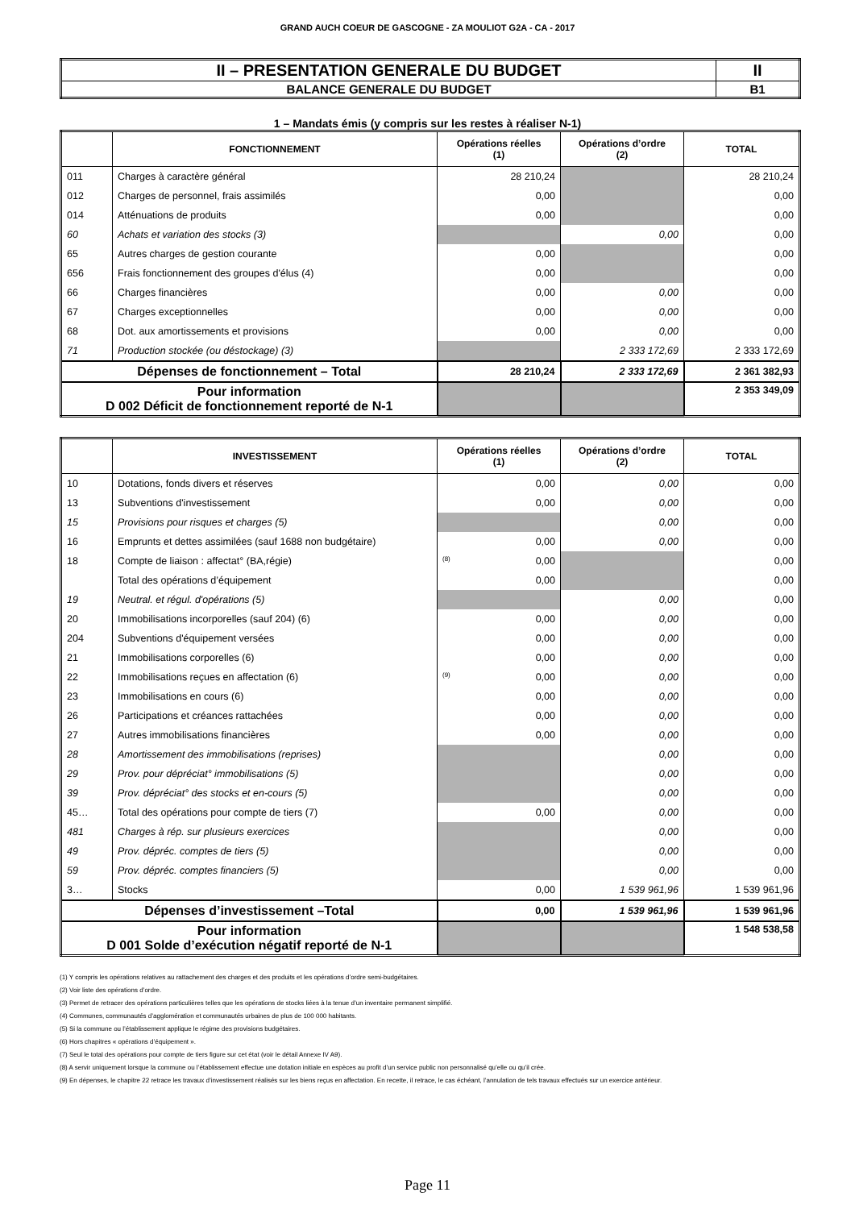GRAND AUCH COEUR DE GASCOGNE - ZA MOULIOT G2A - CA - 2017
| II – PRESENTATION GENERALE DU BUDGET | II |
| BALANCE GENERALE DU BUDGET | B1 |
1 – Mandats émis (y compris sur les restes à réaliser N-1)
| | FONCTIONNEMENT | Opérations réelles (1) | Opérations d’ordre (2) | TOTAL |
| --- | --- | --- | --- | --- |
| 011 | Charges à caractère général | 28 210,24 | | 28 210,24 |
| 012 | Charges de personnel, frais assimilés | 0,00 | | 0,00 |
| 014 | Atténuations de produits | 0,00 | | 0,00 |
| 60 | Achats et variation des stocks (3) | | 0,00 | 0,00 |
| 65 | Autres charges de gestion courante | 0,00 | | 0,00 |
| 656 | Frais fonctionnement des groupes d'élus (4) | 0,00 | | 0,00 |
| 66 | Charges financières | 0,00 | 0,00 | 0,00 |
| 67 | Charges exceptionnelles | 0,00 | 0,00 | 0,00 |
| 68 | Dot. aux amortissements et provisions | 0,00 | 0,00 | 0,00 |
| 71 | Production stockée (ou déstockage) (3) | | 2 333 172,69 | 2 333 172,69 |
| Dépenses de fonctionnement – Total | | 28 210,24 | 2 333 172,69 | 2 361 382,93 |
| Pour information D 002 Déficit de fonctionnement reporté de N-1 | | | | 2 353 349,09 |
| | INVESTISSEMENT | Opérations réelles (1) | Opérations d’ordre (2) | TOTAL |
| --- | --- | --- | --- | --- |
| 10 | Dotations, fonds divers et réserves | 0,00 | 0,00 | 0,00 |
| 13 | Subventions d'investissement | 0,00 | 0,00 | 0,00 |
| 15 | Provisions pour risques et charges (5) | | 0,00 | 0,00 |
| 16 | Emprunts et dettes assimilées (sauf 1688 non budgétaire) | 0,00 | 0,00 | 0,00 |
| 18 | Compte de liaison : affectat° (BA,régie) | (8) 0,00 | | 0,00 |
| | Total des opérations d’équipement | 0,00 | | 0,00 |
| 19 | Neutral. et régul. d'opérations (5) | | 0,00 | 0,00 |
| 20 | Immobilisations incorporelles (sauf 204) (6) | 0,00 | 0,00 | 0,00 |
| 204 | Subventions d'équipement versées | 0,00 | 0,00 | 0,00 |
| 21 | Immobilisations corporelles (6) | 0,00 | 0,00 | 0,00 |
| 22 | Immobilisations reçues en affectation (6) | (9) 0,00 | 0,00 | 0,00 |
| 23 | Immobilisations en cours (6) | 0,00 | 0,00 | 0,00 |
| 26 | Participations et créances rattachées | 0,00 | 0,00 | 0,00 |
| 27 | Autres immobilisations financières | 0,00 | 0,00 | 0,00 |
| 28 | Amortissement des immobilisations (reprises) | | 0,00 | 0,00 |
| 29 | Prov. pour dépréciat° immobilisations (5) | | 0,00 | 0,00 |
| 39 | Prov. dépréciat° des stocks et en-cours (5) | | 0,00 | 0,00 |
| 45… | Total des opérations pour compte de tiers (7) | 0,00 | 0,00 | 0,00 |
| 481 | Charges à rép. sur plusieurs exercices | | 0,00 | 0,00 |
| 49 | Prov. dépréc. comptes de tiers (5) | | 0,00 | 0,00 |
| 59 | Prov. dépréc. comptes financiers (5) | | 0,00 | 0,00 |
| 3… | Stocks | 0,00 | 1 539 961,96 | 1 539 961,96 |
| Dépenses d’investissement –Total | | 0,00 | 1 539 961,96 | 1 539 961,96 |
| Pour information D 001 Solde d’exécution négatif reporté de N-1 | | | | 1 548 538,58 |
(1) Y compris les opérations relatives au rattachement des charges et des produits et les opérations d’ordre semi-budgétaires.
(2) Voir liste des opérations d’ordre.
(3) Permet de retracer des opérations particulières telles que les opérations de stocks liées à la tenue d’un inventaire permanent simplifié.
(4) Communes, communautés d’agglomération et communautés urbaines de plus de 100 000 habitants.
(5) Si la commune ou l’établissement applique le régime des provisions budgétaires.
(6) Hors chapitres « opérations d’équipement ».
(7) Seul le total des opérations pour compte de tiers figure sur cet état (voir le détail Annexe IV A9).
(8) A servir uniquement lorsque la commune ou l’établissement effectue une dotation initiale en espèces au profit d’un service public non personnalisé qu’elle ou qu’il crée.
(9) En dépenses, le chapitre 22 retrace les travaux d’investissement réalisés sur les biens reçus en affectation. En recette, il retrace, le cas échéant, l’annulation de tels travaux effectués sur un exercice antérieur.
Page 11